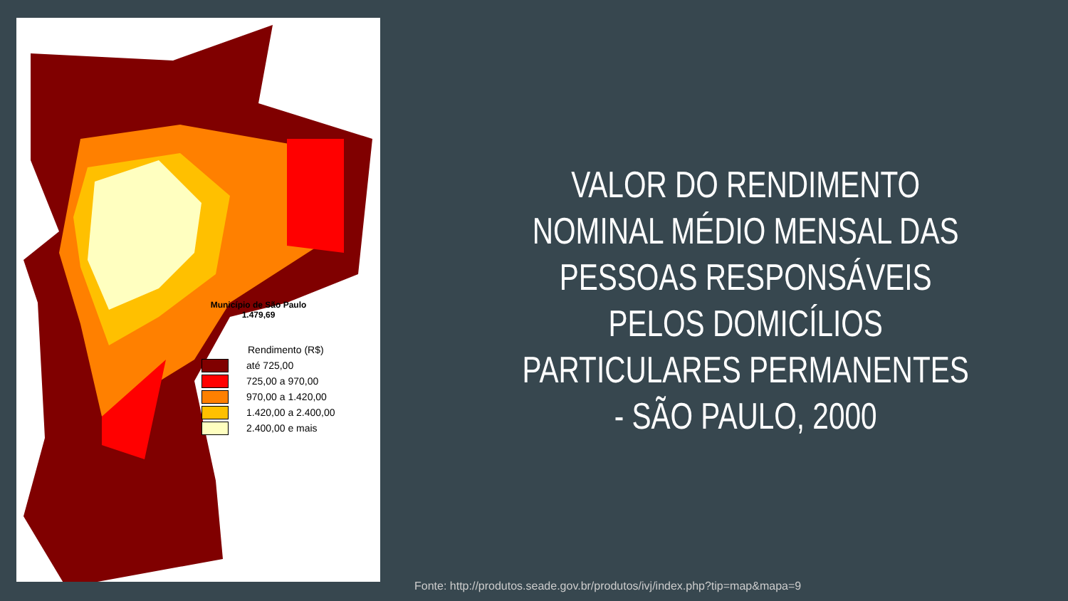Município de São Paulo
1.479,69
Rendimento (R$)
até 725,00
725,00 a 970,00
970,00 a 1.420,00
1.420,00 a 2.400,00
2.400,00 e mais
VALOR DO RENDIMENTO
NOMINAL MÉDIO MENSAL DAS
PESSOAS RESPONSÁVEIS
PELOS DOMICÍLIOS
PARTICULARES PERMANENTES
- SÃO PAULO, 2000
Fonte: http://produtos.seade.gov.br/produtos/ivj/index.php?tip=map&mapa=9